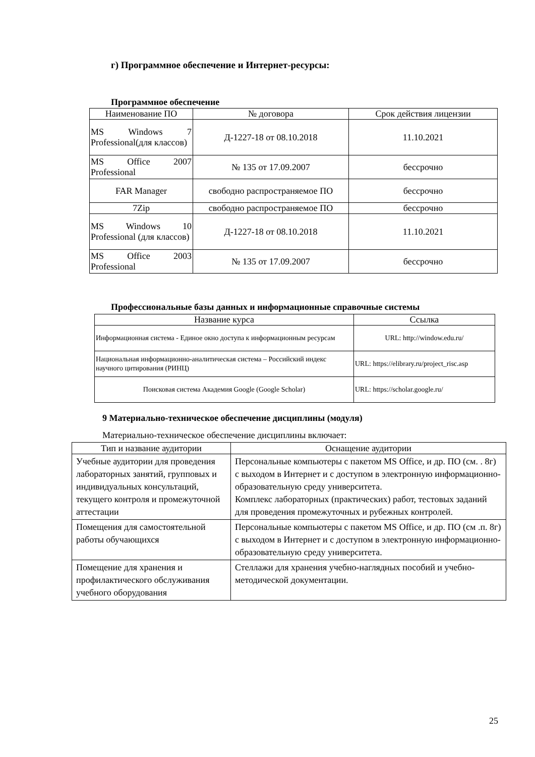г) Программное обеспечение и Интернет-ресурсы:
Программное обеспечение
| Наименование ПО | № договора | Срок действия лицензии |
| --- | --- | --- |
| MS Windows 7 Professional(для классов) | Д-1227-18 от 08.10.2018 | 11.10.2021 |
| MS Office 2007 Professional | № 135 от 17.09.2007 | бессрочно |
| FAR Manager | свободно распространяемое ПО | бессрочно |
| 7Zip | свободно распространяемое ПО | бессрочно |
| MS Windows 10 Professional (для классов) | Д-1227-18 от 08.10.2018 | 11.10.2021 |
| MS Office 2003 Professional | № 135 от 17.09.2007 | бессрочно |
Профессиональные базы данных и информационные справочные системы
| Название курса | Ссылка |
| --- | --- |
| Информационная система - Единое окно доступа к информационным ресурсам | URL: http://window.edu.ru/ |
| Национальная информационно-аналитическая система – Российский индекс научного цитирования (РИНЦ) | URL: https://elibrary.ru/project_risc.asp |
| Поисковая система Академия Google (Google Scholar) | URL: https://scholar.google.ru/ |
9 Материально-техническое обеспечение дисциплины (модуля)
Материально-техническое обеспечение дисциплины включает:
| Тип и название аудитории | Оснащение аудитории |
| --- | --- |
| Учебные аудитории для проведения лабораторных занятий, групповых и индивидуальных консультаций, текущего контроля и промежуточной аттестации | Персональные компьютеры с пакетом MS Office, и др. ПО (см. . 8г) с выходом в Интернет и с доступом в электронную информационно-образовательную среду университета. Комплекс лабораторных (практических) работ, тестовых заданий для проведения промежуточных и рубежных контролей. |
| Помещения для самостоятельной работы обучающихся | Персональные компьютеры с пакетом MS Office, и др. ПО (см .п. 8г) с выходом в Интернет и с доступом в электронную информационно-образовательную среду университета. |
| Помещение для хранения и профилактического обслуживания учебного оборудования | Стеллажи для хранения учебно-наглядных пособий и учебно-методической документации. |
25